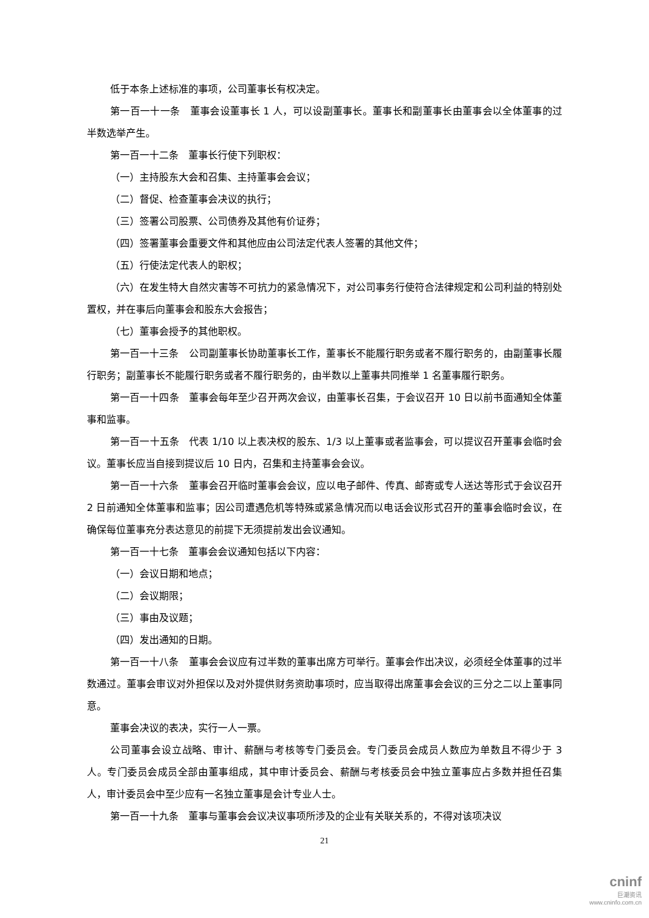低于本条上述标准的事项，公司董事长有权决定。
第一百一十一条　董事会设董事长 1 人，可以设副董事长。董事长和副董事长由董事会以全体董事的过半数选举产生。
第一百一十二条　董事长行使下列职权：
（一）主持股东大会和召集、主持董事会会议；
（二）督促、检查董事会决议的执行；
（三）签署公司股票、公司债券及其他有价证券；
（四）签署董事会重要文件和其他应由公司法定代表人签署的其他文件；
（五）行使法定代表人的职权；
（六）在发生特大自然灾害等不可抗力的紧急情况下，对公司事务行使符合法律规定和公司利益的特别处置权，并在事后向董事会和股东大会报告；
（七）董事会授予的其他职权。
第一百一十三条　公司副董事长协助董事长工作，董事长不能履行职务或者不履行职务的，由副董事长履行职务；副董事长不能履行职务或者不履行职务的，由半数以上董事共同推举 1 名董事履行职务。
第一百一十四条　董事会每年至少召开两次会议，由董事长召集，于会议召开 10 日以前书面通知全体董事和监事。
第一百一十五条　代表 1/10 以上表决权的股东、1/3 以上董事或者监事会，可以提议召开董事会临时会议。董事长应当自接到提议后 10 日内，召集和主持董事会会议。
第一百一十六条　董事会召开临时董事会会议，应以电子邮件、传真、邮寄或专人送达等形式于会议召开 2 日前通知全体董事和监事；因公司遭遇危机等特殊或紧急情况而以电话会议形式召开的董事会临时会议，在确保每位董事充分表达意见的前提下无须提前发出会议通知。
第一百一十七条　董事会会议通知包括以下内容：
（一）会议日期和地点；
（二）会议期限；
（三）事由及议题；
（四）发出通知的日期。
第一百一十八条　董事会会议应有过半数的董事出席方可举行。董事会作出决议，必须经全体董事的过半数通过。董事会审议对外担保以及对外提供财务资助事项时，应当取得出席董事会会议的三分之二以上董事同意。
董事会决议的表决，实行一人一票。
公司董事会设立战略、审计、薪酬与考核等专门委员会。专门委员会成员人数应为单数且不得少于 3 人。专门委员会成员全部由董事组成，其中审计委员会、薪酬与考核委员会中独立董事应占多数并担任召集人，审计委员会中至少应有一名独立董事是会计专业人士。
第一百一十九条　董事与董事会会议决议事项所涉及的企业有关联关系的，不得对该项决议
21
cninf
巨潮资讯
www.cninfo.com.cn